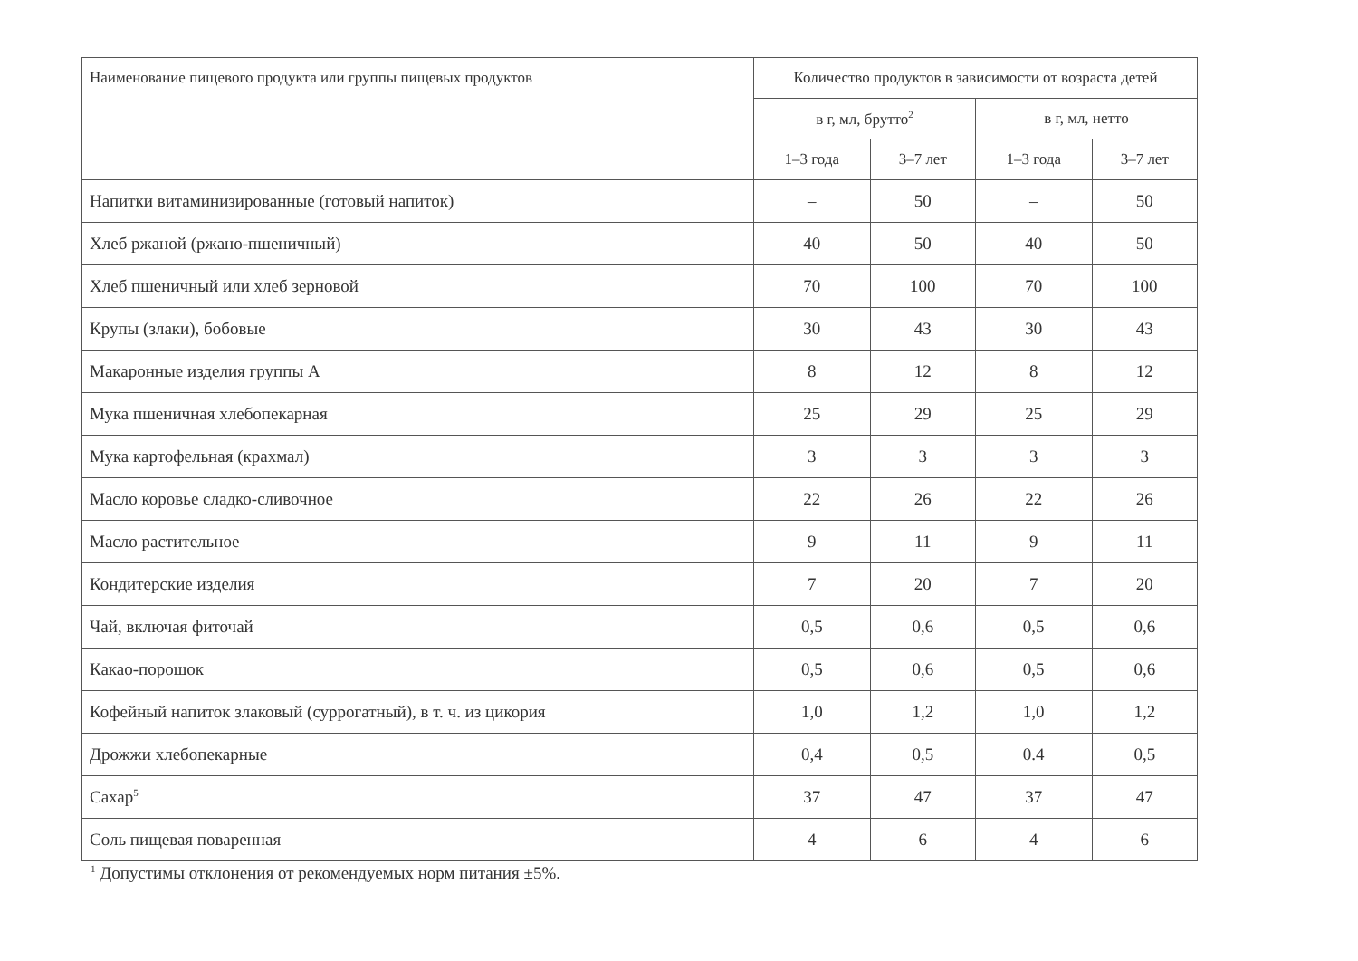| Наименование пищевого продукта или группы пищевых продуктов | Количество продуктов в зависимости от возраста детей | | | |
| --- | --- | --- | --- | --- |
| | в г, мл, брутто<sup>2</sup> | | в г, мл, нетто | |
| | 1–3 года | 3–7 лет | 1–3 года | 3–7 лет |
| Напитки витаминизированные (готовый напиток) | – | 50 | – | 50 |
| Хлеб ржаной (ржано-пшеничный) | 40 | 50 | 40 | 50 |
| Хлеб пшеничный или хлеб зерновой | 70 | 100 | 70 | 100 |
| Крупы (злаки), бобовые | 30 | 43 | 30 | 43 |
| Макаронные изделия группы А | 8 | 12 | 8 | 12 |
| Мука пшеничная хлебопекарная | 25 | 29 | 25 | 29 |
| Мука картофельная (крахмал) | 3 | 3 | 3 | 3 |
| Масло коровье сладко-сливочное | 22 | 26 | 22 | 26 |
| Масло растительное | 9 | 11 | 9 | 11 |
| Кондитерские изделия | 7 | 20 | 7 | 20 |
| Чай, включая фиточай | 0,5 | 0,6 | 0,5 | 0,6 |
| Какао-порошок | 0,5 | 0,6 | 0,5 | 0,6 |
| Кофейный напиток злаковый (суррогатный), в т. ч. из цикория | 1,0 | 1,2 | 1,0 | 1,2 |
| Дрожжи хлебопекарные | 0,4 | 0,5 | 0.4 | 0,5 |
| Сахар<sup>5</sup> | 37 | 47 | 37 | 47 |
| Соль пищевая поваренная | 4 | 6 | 4 | 6 |
<sup>1</sup> Допустимы отклонения от рекомендуемых норм питания ±5%.